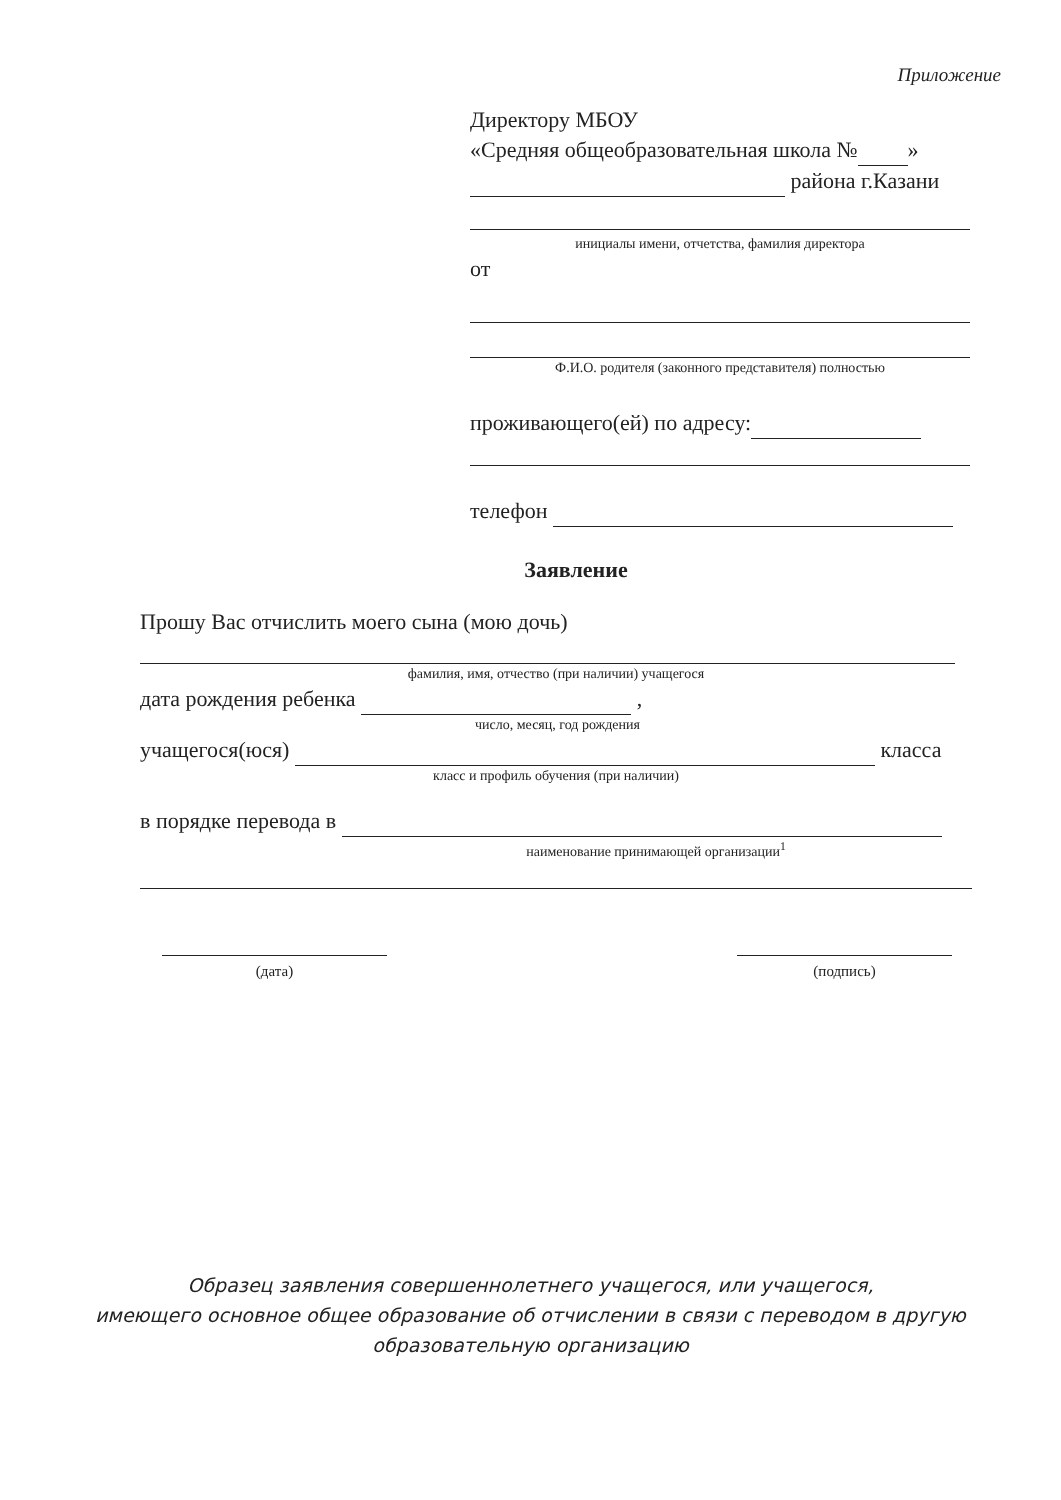Приложение
Директору МБОУ
«Средняя общеобразовательная школа № »
района г.Казани
инициалы имени, отчетства, фамилия директора
от
Ф.И.О. родителя (законного представителя) полностью
проживающего(ей) по адресу:
телефон
Заявление
Прошу Вас отчислить моего сына (мою дочь)
фамилия, имя, отчество (при наличии) учащегося
дата рождения ребенка ,
число, месяц, год рождения
учащегося(юся) класса
класс и профиль обучения (при наличии)
в порядке перевода в
наименование принимающей организации<sup>1</sup>
(дата) (подпись)
Образец заявления совершеннолетнего учащегося, или учащегося,
имеющего основное общее образование об отчислении в связи с переводом в другую
образовательную организацию